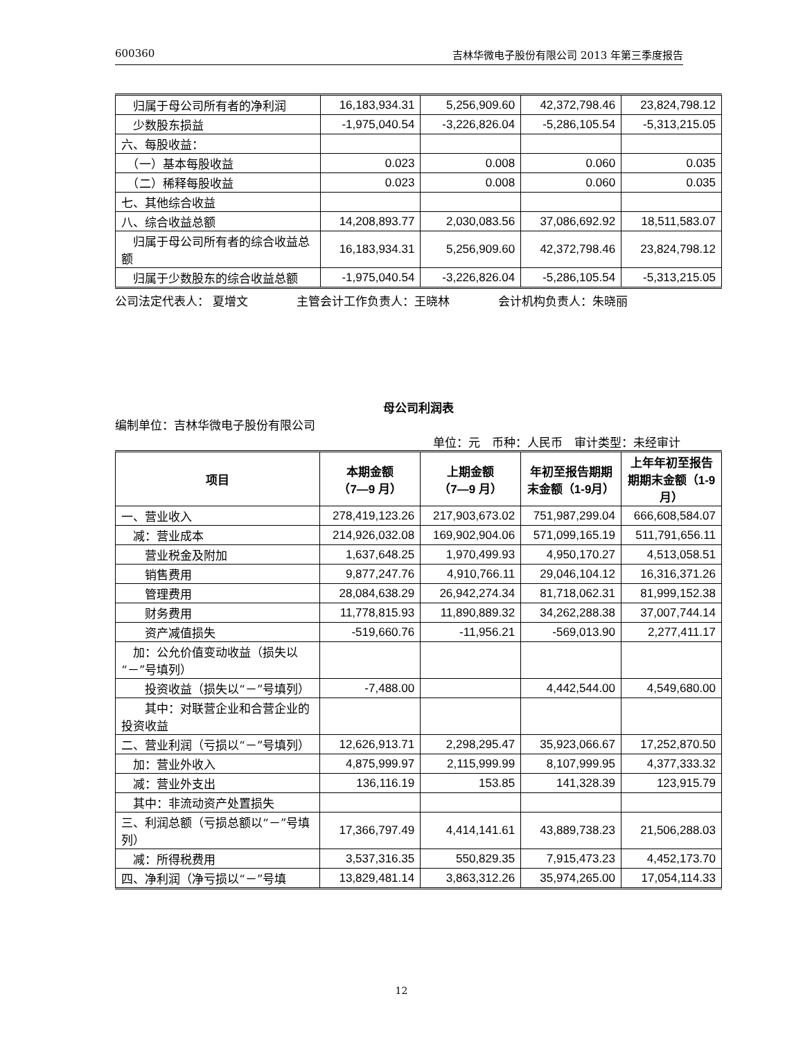600360 吉林华微电子股份有限公司 2013 年第三季度报告
| 归属于母公司所有者的净利润 | 16,183,934.31 | 5,256,909.60 | 42,372,798.46 | 23,824,798.12 |
| 少数股东损益 | -1,975,040.54 | -3,226,826.04 | -5,286,105.54 | -5,313,215.05 |
| 六、每股收益： | | | | |
| （一）基本每股收益 | 0.023 | 0.008 | 0.060 | 0.035 |
| （二）稀释每股收益 | 0.023 | 0.008 | 0.060 | 0.035 |
| 七、其他综合收益 | | | | |
| 八、综合收益总额 | 14,208,893.77 | 2,030,083.56 | 37,086,692.92 | 18,511,583.07 |
| 归属于母公司所有者的综合收益总额 | 16,183,934.31 | 5,256,909.60 | 42,372,798.46 | 23,824,798.12 |
| 归属于少数股东的综合收益总额 | -1,975,040.54 | -3,226,826.04 | -5,286,105.54 | -5,313,215.05 |
公司法定代表人： 夏增文 主管会计工作负责人：王晓林 会计机构负责人：朱晓丽
母公司利润表
编制单位：吉林华微电子股份有限公司
单位：元　币种：人民币　审计类型：未经审计
| 项目 | 本期金额 （7—9 月） | 上期金额 （7—9 月） | 年初至报告期期末金额（1-9月） | 上年年初至报告期期末金额（1-9 月） |
| --- | --- | --- | --- | --- |
| 一、营业收入 | 278,419,123.26 | 217,903,673.02 | 751,987,299.04 | 666,608,584.07 |
| 减：营业成本 | 214,926,032.08 | 169,902,904.06 | 571,099,165.19 | 511,791,656.11 |
| 营业税金及附加 | 1,637,648.25 | 1,970,499.93 | 4,950,170.27 | 4,513,058.51 |
| 销售费用 | 9,877,247.76 | 4,910,766.11 | 29,046,104.12 | 16,316,371.26 |
| 管理费用 | 28,084,638.29 | 26,942,274.34 | 81,718,062.31 | 81,999,152.38 |
| 财务费用 | 11,778,815.93 | 11,890,889.32 | 34,262,288.38 | 37,007,744.14 |
| 资产减值损失 | -519,660.76 | -11,956.21 | -569,013.90 | 2,277,411.17 |
| 加：公允价值变动收益（损失以“－”号填列） | | | | |
| 投资收益（损失以“－”号填列） | -7,488.00 | | 4,442,544.00 | 4,549,680.00 |
| 其中：对联营企业和合营企业的投资收益 | | | | |
| 二、营业利润（亏损以“－”号填列） | 12,626,913.71 | 2,298,295.47 | 35,923,066.67 | 17,252,870.50 |
| 加：营业外收入 | 4,875,999.97 | 2,115,999.99 | 8,107,999.95 | 4,377,333.32 |
| 减：营业外支出 | 136,116.19 | 153.85 | 141,328.39 | 123,915.79 |
| 其中：非流动资产处置损失 | | | | |
| 三、利润总额（亏损总额以“－”号填列） | 17,366,797.49 | 4,414,141.61 | 43,889,738.23 | 21,506,288.03 |
| 减：所得税费用 | 3,537,316.35 | 550,829.35 | 7,915,473.23 | 4,452,173.70 |
| 四、净利润（净亏损以“－”号填 | 13,829,481.14 | 3,863,312.26 | 35,974,265.00 | 17,054,114.33 |
12